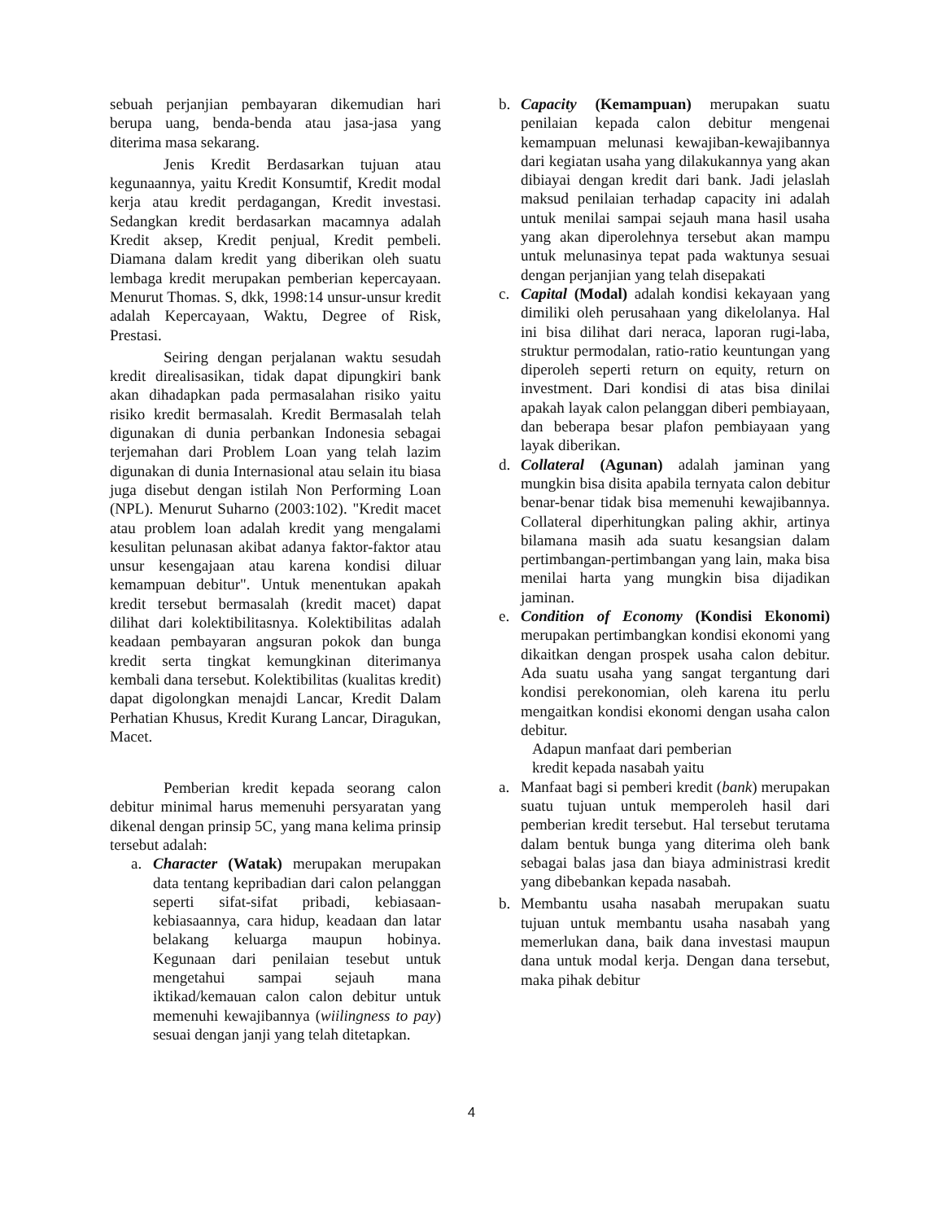sebuah perjanjian pembayaran dikemudian hari berupa uang, benda-benda atau jasa-jasa yang diterima masa sekarang.
Jenis Kredit Berdasarkan tujuan atau kegunaannya, yaitu Kredit Konsumtif, Kredit modal kerja atau kredit perdagangan, Kredit investasi. Sedangkan kredit berdasarkan macamnya adalah Kredit aksep, Kredit penjual, Kredit pembeli. Diamana dalam kredit yang diberikan oleh suatu lembaga kredit merupakan pemberian kepercayaan. Menurut Thomas. S, dkk, 1998:14 unsur-unsur kredit adalah Kepercayaan, Waktu, Degree of Risk, Prestasi.
Seiring dengan perjalanan waktu sesudah kredit direalisasikan, tidak dapat dipungkiri bank akan dihadapkan pada permasalahan risiko yaitu risiko kredit bermasalah. Kredit Bermasalah telah digunakan di dunia perbankan Indonesia sebagai terjemahan dari Problem Loan yang telah lazim digunakan di dunia Internasional atau selain itu biasa juga disebut dengan istilah Non Performing Loan (NPL). Menurut Suharno (2003:102). "Kredit macet atau problem loan adalah kredit yang mengalami kesulitan pelunasan akibat adanya faktor-faktor atau unsur kesengajaan atau karena kondisi diluar kemampuan debitur". Untuk menentukan apakah kredit tersebut bermasalah (kredit macet) dapat dilihat dari kolektibilitasnya. Kolektibilitas adalah keadaan pembayaran angsuran pokok dan bunga kredit serta tingkat kemungkinan diterimanya kembali dana tersebut. Kolektibilitas (kualitas kredit) dapat digolongkan menajdi Lancar, Kredit Dalam Perhatian Khusus, Kredit Kurang Lancar, Diragukan, Macet.
Pemberian kredit kepada seorang calon debitur minimal harus memenuhi persyaratan yang dikenal dengan prinsip 5C, yang mana kelima prinsip tersebut adalah:
a. Character (Watak) merupakan merupakan data tentang kepribadian dari calon pelanggan seperti sifat-sifat pribadi, kebiasaan-kebiasaannya, cara hidup, keadaan dan latar belakang keluarga maupun hobinya. Kegunaan dari penilaian tesebut untuk mengetahui sampai sejauh mana iktikad/kemauan calon calon debitur untuk memenuhi kewajibannya (wiilingness to pay) sesuai dengan janji yang telah ditetapkan.
b. Capacity (Kemampuan) merupakan suatu penilaian kepada calon debitur mengenai kemampuan melunasi kewajiban-kewajibannya dari kegiatan usaha yang dilakukannya yang akan dibiayai dengan kredit dari bank. Jadi jelaslah maksud penilaian terhadap capacity ini adalah untuk menilai sampai sejauh mana hasil usaha yang akan diperolehnya tersebut akan mampu untuk melunasinya tepat pada waktunya sesuai dengan perjanjian yang telah disepakati
c. Capital (Modal) adalah kondisi kekayaan yang dimiliki oleh perusahaan yang dikelolanya. Hal ini bisa dilihat dari neraca, laporan rugi-laba, struktur permodalan, ratio-ratio keuntungan yang diperoleh seperti return on equity, return on investment. Dari kondisi di atas bisa dinilai apakah layak calon pelanggan diberi pembiayaan, dan beberapa besar plafon pembiayaan yang layak diberikan.
d. Collateral (Agunan) adalah jaminan yang mungkin bisa disita apabila ternyata calon debitur benar-benar tidak bisa memenuhi kewajibannya. Collateral diperhitungkan paling akhir, artinya bilamana masih ada suatu kesangsian dalam pertimbangan-pertimbangan yang lain, maka bisa menilai harta yang mungkin bisa dijadikan jaminan.
e. Condition of Economy (Kondisi Ekonomi) merupakan pertimbangkan kondisi ekonomi yang dikaitkan dengan prospek usaha calon debitur. Ada suatu usaha yang sangat tergantung dari kondisi perekonomian, oleh karena itu perlu mengaitkan kondisi ekonomi dengan usaha calon debitur.
Adapun manfaat dari pemberian
kredit kepada nasabah yaitu
a. Manfaat bagi si pemberi kredit (bank) merupakan suatu tujuan untuk memperoleh hasil dari pemberian kredit tersebut. Hal tersebut terutama dalam bentuk bunga yang diterima oleh bank sebagai balas jasa dan biaya administrasi kredit yang dibebankan kepada nasabah.
b. Membantu usaha nasabah merupakan suatu tujuan untuk membantu usaha nasabah yang memerlukan dana, baik dana investasi maupun dana untuk modal kerja. Dengan dana tersebut, maka pihak debitur
4